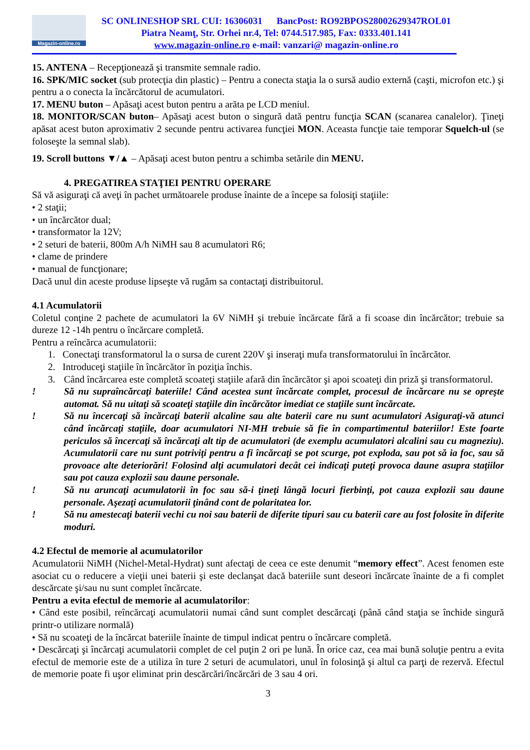Magazin-online.ro
SC ONLINESHOP SRL CUI: 16306031 BancPost: RO92BPOS28002629347ROL01
Piatra Neamţ, Str. Orhei nr.4, Tel: 0744.517.985, Fax: 0333.401.141
www.magazin-online.ro e-mail: vanzari@ magazin-online.ro
15. ANTENA – Recepţionează şi transmite semnale radio.
16. SPK/MIC socket (sub protecţia din plastic) – Pentru a conecta staţia la o sursă audio externă (caşti, microfon etc.) şi pentru a o conecta la încărcătorul de acumulatori.
17. MENU buton – Apăsaţi acest buton pentru a arăta pe LCD meniul.
18. MONITOR/SCAN buton– Apăsaţi acest buton o singură dată pentru funcţia SCAN (scanarea canalelor). Ţineţi apăsat acest buton aproximativ 2 secunde pentru activarea funcţiei MON. Aceasta funcţie taie temporar Squelch-ul (se foloseşte la semnal slab).
19. Scroll buttons ▼/▲ – Apăsaţi acest buton pentru a schimba setările din MENU.
4. PREGATIREA STAŢIEI PENTRU OPERARE
Să vă asiguraţi că aveţi în pachet următoarele produse înainte de a începe sa folosiţi staţiile:
• 2 staţii;
• un încărcător dual;
• transformator la 12V;
• 2 seturi de baterii, 800m A/h NiMH sau 8 acumulatori R6;
• clame de prindere
• manual de funcţionare;
Dacă unul din aceste produse lipseşte vă rugăm sa contactaţi distribuitorul.
4.1 Acumulatorii
Coletul conţine 2 pachete de acumulatori la 6V NiMH şi trebuie încărcate fără a fi scoase din încărcător; trebuie sa dureze 12 -14h pentru o încărcare completă.
Pentru a reîncărca acumulatorii:
1. Conectaţi transformatorul la o sursa de curent 220V şi inseraţi mufa transformatorului în încărcător.
2. Introduceţi staţiile în încărcător în poziţia închis.
3. Când încărcarea este completă scoateţi staţiile afară din încărcător şi apoi scoateţi din priză şi transformatorul.
! Să nu supraîncărcaţi bateriile! Când acestea sunt încărcate complet, procesul de încărcare nu se opreşte automat. Să nu uitaţi să scoateţi staţiile din încărcător imediat ce staţiile sunt încărcate.
! Să nu încercaţi să încărcaţi baterii alcaline sau alte baterii care nu sunt acumulatori Asiguraţi-vă atunci când încărcaţi staţiile, doar acumulatori NI-MH trebuie să fie în compartimentul bateriilor! Este foarte periculos să încercaţi să încărcaţi alt tip de acumulatori (de exemplu acumulatori alcalini sau cu magneziu). Acumulatorii care nu sunt potriviţi pentru a fi încărcaţi se pot scurge, pot exploda, sau pot să ia foc, sau să provoace alte deteriorări! Folosind alţi acumulatori decât cei indicaţi puteţi provoca daune asupra staţiilor sau pot cauza explozii sau daune personale.
! Să nu aruncaţi acumulatorii în foc sau să-i ţineţi lângă locuri fierbinţi, pot cauza explozii sau daune personale. Aşezaţi acumulatorii ţinând cont de polaritatea lor.
! Să nu amestecaţi baterii vechi cu noi sau baterii de diferite tipuri sau cu baterii care au fost folosite în diferite moduri.
4.2 Efectul de memorie al acumulatorilor
Acumulatorii NiMH (Nichel-Metal-Hydrat) sunt afectaţi de ceea ce este denumit “memory effect”. Acest fenomen este asociat cu o reducere a vieţii unei baterii şi este declanşat dacă bateriile sunt deseori încărcate înainte de a fi complet descărcate şi/sau nu sunt complet încărcate.
Pentru a evita efectul de memorie al acumulatorilor:
• Când este posibil, reîncărcaţi acumulatorii numai când sunt complet descărcaţi (până când staţia se închide singură printr-o utilizare normală)
• Să nu scoateţi de la încărcat bateriile înainte de timpul indicat pentru o încărcare completă.
• Descărcaţi şi încărcaţi acumulatorii complet de cel puţin 2 ori pe lună. În orice caz, cea mai bună soluţie pentru a evita efectul de memorie este de a utiliza în ture 2 seturi de acumulatori, unul în folosinţă şi altul ca parţi de rezervă. Efectul de memorie poate fi uşor eliminat prin descărcări/încărcări de 3 sau 4 ori.
3